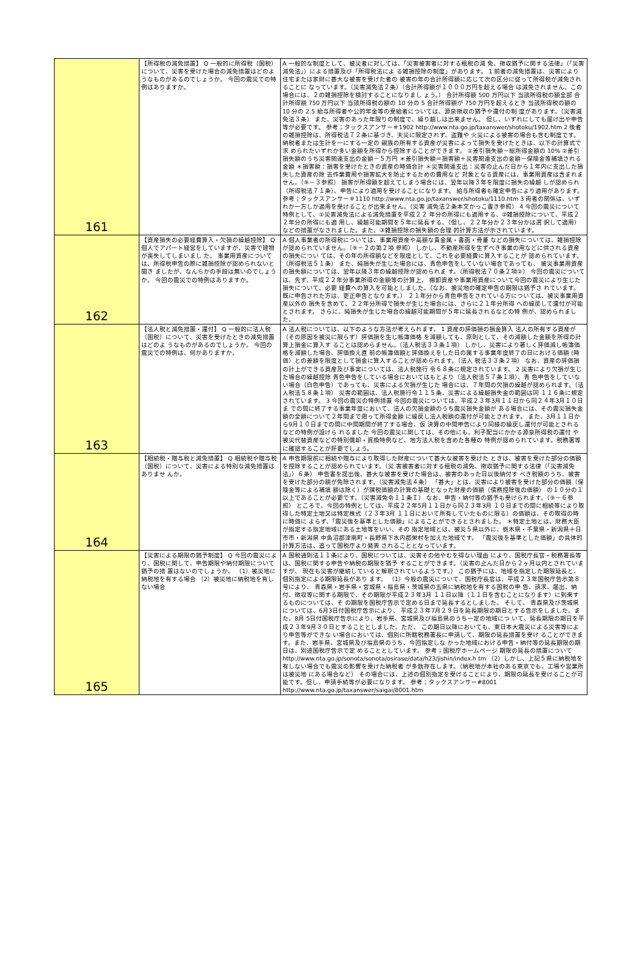| 161 | 【所得税の減免措置】 Q 一般的に所得税（国税）について、災害を受けた場合の減免措置はどのよ うなものがあるのでしょうか。 今回の震災での特例はありますか。 | A 一般的な制度として、被災者に対しては、「災害被害者に対する租税の減 免、徴収猶予に関する法律」（「災害減免法」）による措置及び「所得税法によ る雑損控除の制度」があります。 1 前者の減免措置は、災害により住宅または家財に甚大な被害を受けた者の 被害の年の合計所得額に応じて次の区分に従って所得税が減免されることに なっています。（災害減免法２条）（合計所得額が１０００万円を超える場合 は減免されません。この場合には、２の雑損控除を検討することになりまし ょう。） 合計所得額 500 万円以下 当該所得税の額全部 合計所得額 750 万円以下 当該所得税の額の 10 分の 5 合計所得額が 750 万円を超えるとき 当該所得税の額の 10 分の 2.5 給与所得者や公的年金等の受給者については、源泉徴収の猶予や還付の制 度があります。（災害減免法３条） また、災害のあった年限りの制度で、繰り越しは出来ません。 但し、いずれにしても届け出や申告等が必要です。 参考；タックスアンサー＃1902 http://www.nta.go.jp/taxanswer/shotoku/1902.htm 2 後者の雑損控除は、所得税法７２条に基づき、天災に限定されず、盗難や 火災による被害の場合も含む制度です。納税者または生計を一にする一定の 親族の所有する資産が災害によって損失を受けたときは、以下の計算式で求 められたいずれか多い金額を所得から控除することができます。 ①差引損失額－総所得金額の 10% ②差引損失額のうち災害関連支出の金額－５万円 ＊差引損失額＝損害額＋災害関連支出の金額－保険金等補填される金額 ＊損害額：損害を受けたときの資産の時価合計 ＊災害関連支出：災害の止んだ日から１年内に支出した損失した資産の除 去作業費用や損害拡大を防止するための費用など 対象となる資産には、事業用資産は含まれません。（⑨－３参照） 損害が所得額を超えてしまう場合には、翌年以降３年を限度に損失の繰越 しが認められ（所得税法７１条）、申告により適用を受けることになります。 給与所得者も確定申告により適用があります。 参考；タックスアンサー＃1110 http://www.nta.go.jp/taxanswer/shotoku/1110.htm 3 両者の関係は、いずれか一方しか適用を受けることが出来ません。（災害 減免法２条本文かっこ書き参照） 4 今回の震災について特例として、①災害減免法による減免措置を平成２２ 年分の所得にも適用する、②雑損控除について、平成２２年分の所得にも適 用し、繰越可能期間を５年に延長する、（但し、２２年分か２３年分かは選 択して適用）などの措置がなされました。また、③雑損控除の損失額の合理 的計算方法が示されています。 |
| 162 | 【資産損失の必要経費算入・欠損の繰越控除】 Q 個人でアパート経営をしていますが、災害で建物が喪失してしまいまし た。 事業用資産については、所得税申告の際に雑損控除が認められないと聞き ましたが、なんらかの手段は無いのでしょうか。 今回の震災での特例はありますか。 | A 個人事業者の所得税については、事業用資産や高額な貴金属・書画・骨董 などの損失については、雑損控除が認められていません。（⑨－２の第２項 参照） しかし、不動産所得を生ずべき事業の用などに供される資産の損失につい ては、その年の所得額などを限度として、これを必要経費に算入することが 認められています。（所得税法５１条） また、純損失が生じた場合には、青色申告をしていない場合であっても、 被災事業用資産の損失額については、翌年以降３年の繰越控除が認められま す。（所得税法７０条２項②） 今回の震災については、先ず、平成２２年分事業所得の金額等の計算上、 棚卸資産や事業用資産について今回の震災により生じた損失について、必要 経費への算入を可能としました。（なお、被災地の確定申告の期限は猶予さ れています。既に申告された方は、更正申告となります。） ２１年分から青色申告をされている方については、被災事業用資産以外の 損失を含めて、２２年分所得で損失が生じた場合には、さらに２１年分所得 への繰戻して還付が可能とされます。 さらに、純損失が生じた場合の繰越可能期間が５年に延長されるなどの特 例が、認められました。 |
| 163 | 【法人税と減免措置・還付】 Q 一般的に法人税（国税）について、災害を受けたときの減免措置はどのよ うなものがあるのでしょうか。 今回の震災での特例は、何かありますか。 | A 法人税については、以下のような方法が考えられます。 1 資産の評価損の損金算入 法人の所有する資産が（その原因を被災に限らず）評価損を生じ帳簿価格 を減額しても、原則として、その減額した金額を所得の計算上損金に算入す ることは認めらません。（法人税法３３条１項） しかし、災害により著しく評価減し帳簿価格を減額した場合、評価換え直 前の帳簿価額と評価換えをした日の属する事業年度終了の日における価額 (時価）との差額を限度として損金に算入することが認められます。（法人 税法３３条２項） なお、資産の評価損の計上ができる資産及び事実については、法人税施行 令６８条に規定されています。 2 災害により欠損が生じた場合の繰越控除 青色申告をしている場合においてはもとより（法人税法５７条１項）、青 色申告をしていない場合（白色申告）であっても、災害による欠損が生じた 場合には、７年間の欠損の繰越が認められます。（法人税法５８条１項） 災害の範囲は、法人税施行令１１５条、災害による繰越損失金の範囲は同 １１６条に規定されています。 3 今回の震災の特例措置 今回の震災については、平成２３年3月１１日から同２４年3月１０日ま での間に終了する事業年度において、法人の欠損金額のうち震災損失金額が ある場合には、その震災損失金額の全額について２年間まで遡って所得金額 に繰戻し法人税額の還付が可能とされます。 また、3月１１日から9月１０日までの間に中間期間が終了する場合、仮 決算の中間申告により同様の繰戻し還付が可能とされるなどの特例が設けら れるました 今回の震災に関しては、その他にも、利子配当にかかる源泉所得税の還付 や被災代替資産などの特別償却・買換特例など、地方法人税を含めた各種の 特例が認められています。税務署等に確認することが肝要でしょう。 |
| 164 | 【相続税・贈与税と減免措置】 Q 相続税や贈与税（国税）について、災害による特別な減免措置はありませ んか。 | A 申告期限前に相続や贈与により取得した財産について甚大な被害を受けた ときは、被害を受けた部分の価額を控除することが認められています。（災 害被害者に対する租税の減免、徴収猶予に関する法律（「災害減免法」）６条） 申告書を提出後、甚大な被害を受けた場合は、被害のあった日以後納付す べき税額のうち、被害を受けた部分の額が免除されます。（災害減免法４条） 「甚大」とは、災害により被害を受けた部分の価額（保険金等による補填 額は除く）が課税価額の計算の基礎となった財産の価額（債務控除後の価額） の１０分の１以上であることが必要です。（災害減免令１１条Ｉ） なお、申告・納付等の猶予も受けられます。（⑨－６参照） ところで、今回の特例としては、平成２２年5月１１日から同２３年3月 １０日までの間に相続等により取得した特定土地又は特定株式（２３年3月 １１日において所有していたものに限る）の価額は、その取得の時に時価に よらず、「震災後を基準とした価額」によることができるとされました。 ＊特定土地とは、財務大臣が指定する指定地域にある土地等をいい、その 指定地域とは、被災５県以外に、栃木県・千葉県・新潟県十日市市・新潟県 中魚沼郡津南町・長野県下水内郡栄村を加えた地域です。 「震災後を基準とした価額」の具体的計算方法は、追って国税庁より発表 されることとなっています。 |
| 165 | 【災害による期限の猶予制度】 Q 今回の震災により、国税に関して、申告期限や納付期限について猶予の措 置はないのでしょうか。 （1）被災地に納税地を有する場合 （2）被災地に納税地を有しない場合 | A 国税通則法１１条により、国税については、災害その他やむを得ない理由 により、国税庁長官・税務署長等は、国税に関する申告や納税の期限を猶予 することができます。（災害の止んだ日から２ヶ月以内とされていますが、 現在も災害が継続していると解釈されているようです。） この猶予には、地域を指定した期限延長と、個別指定による期限延長があり ます。 （1）今般の震災について、国税庁長官は、平成２３年国税庁告示第８号により、 青森県・岩手県・宮城県・福島県・茨城県の五県に納税地を有する国税の申 告、請求、届出、納付、徴収等に関する期限で、その期限が平成２３年3月 １１日以降（１１日を含むことになります）に到来するものについては、そ の期限を国税庁告示で定める日まで延長するとしました。 そして、 青森県及び茨城県については、6月3日付国税庁告示により、 平成２３年7月２９日を延長期限の期日とする告示をしました。また、8月 5日付国税庁告示により、岩手県、宮城県及び福島県のうち一定の地域につ いて、延長期限の期日を平成２３年9月３０日とすることとしました。ただ、 この期日以降においても、東日本大震災による災害等により申告等ができな い場合においては、個別に所轄税務署長に申請して、期限の延長措置を受け ることができます。また、岩手県、宮城県及び福島県のうち、今回指定しな かった地域における申告・納付等の延長期限の期日は、別途国税庁告示で定 めることとしています。 参考；国税庁ホームページ 期限の延長の措置について http://www.nta.go.jp/sonota/sonota/osirase/data/h23/jishin/index.h tm （2）しかし、上記５県に納税地を有しない場合でも震災の影響を受けた納税者 が多数存在します。（納税地が本社のある東京でも、工場や営業所は被災地 にある場合など） その場合には、上述の個別指定を受けることにより、期限の延長を受けることが可能です。但し、申請手続等が必要になります。 参考；タックスアンサー#8001 http://www.nta.go.jp/taxanswer/saigai/8001.htm |